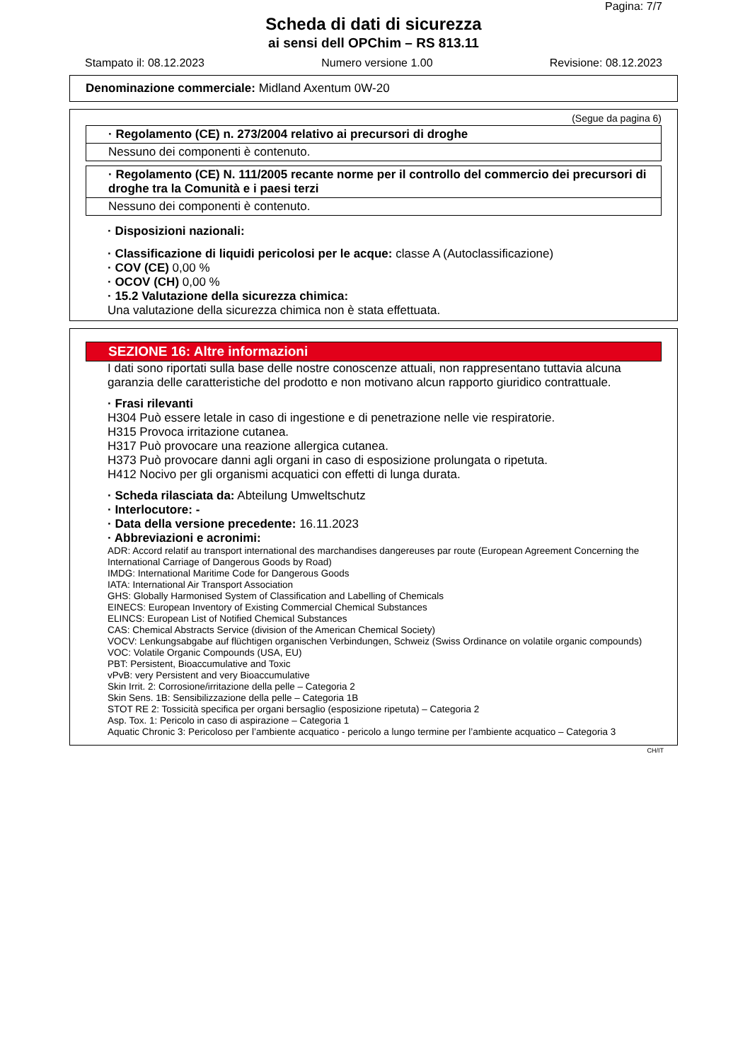Pagina: 7/7
Scheda di dati di sicurezza
ai sensi dell OPChim – RS 813.11
Stampato il: 08.12.2023 Numero versione 1.00 Revisione: 08.12.2023
Denominazione commerciale: Midland Axentum 0W-20
(Segue da pagina 6)
· Regolamento (CE) n. 273/2004 relativo ai precursori di droghe
Nessuno dei componenti è contenuto.
· Regolamento (CE) N. 111/2005 recante norme per il controllo del commercio dei precursori di droghe tra la Comunità e i paesi terzi
Nessuno dei componenti è contenuto.
· Disposizioni nazionali:
· Classificazione di liquidi pericolosi per le acque: classe A (Autoclassificazione)
· COV (CE) 0,00 %
· OCOV (CH) 0,00 %
· 15.2 Valutazione della sicurezza chimica:
Una valutazione della sicurezza chimica non è stata effettuata.
SEZIONE 16: Altre informazioni
I dati sono riportati sulla base delle nostre conoscenze attuali, non rappresentano tuttavia alcuna garanzia delle caratteristiche del prodotto e non motivano alcun rapporto giuridico contrattuale.
· Frasi rilevanti
H304 Può essere letale in caso di ingestione e di penetrazione nelle vie respiratorie.
H315 Provoca irritazione cutanea.
H317 Può provocare una reazione allergica cutanea.
H373 Può provocare danni agli organi in caso di esposizione prolungata o ripetuta.
H412 Nocivo per gli organismi acquatici con effetti di lunga durata.
· Scheda rilasciata da: Abteilung Umweltschutz
· Interlocutore: -
· Data della versione precedente: 16.11.2023
· Abbreviazioni e acronimi:
ADR: Accord relatif au transport international des marchandises dangereuses par route (European Agreement Concerning the International Carriage of Dangerous Goods by Road)
IMDG: International Maritime Code for Dangerous Goods
IATA: International Air Transport Association
GHS: Globally Harmonised System of Classification and Labelling of Chemicals
EINECS: European Inventory of Existing Commercial Chemical Substances
ELINCS: European List of Notified Chemical Substances
CAS: Chemical Abstracts Service (division of the American Chemical Society)
VOCV: Lenkungsabgabe auf flüchtigen organischen Verbindungen, Schweiz (Swiss Ordinance on volatile organic compounds)
VOC: Volatile Organic Compounds (USA, EU)
PBT: Persistent, Bioaccumulative and Toxic
vPvB: very Persistent and very Bioaccumulative
Skin Irrit. 2: Corrosione/irritazione della pelle – Categoria 2
Skin Sens. 1B: Sensibilizzazione della pelle – Categoria 1B
STOT RE 2: Tossicità specifica per organi bersaglio (esposizione ripetuta) – Categoria 2
Asp. Tox. 1: Pericolo in caso di aspirazione – Categoria 1
Aquatic Chronic 3: Pericoloso per l’ambiente acquatico - pericolo a lungo termine per l’ambiente acquatico – Categoria 3
CH/IT